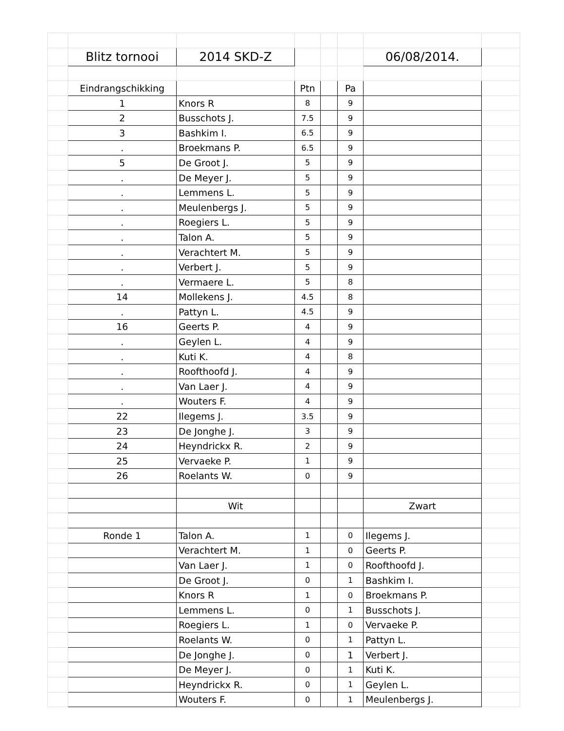| | Blitz tornooi | 2014 SKD-Z | | | | 06/08/2014. | |
| | Eindrangschikking | | Ptn | | Pa | | |
| | 1 | Knors R | 8 | | 9 | | |
| | 2 | Busschots J. | 7.5 | | 9 | | |
| | 3 | Bashkim I. | 6.5 | | 9 | | |
| | . | Broekmans P. | 6.5 | | 9 | | |
| | 5 | De Groot J. | 5 | | 9 | | |
| | . | De Meyer J. | 5 | | 9 | | |
| | . | Lemmens L. | 5 | | 9 | | |
| | . | Meulenbergs J. | 5 | | 9 | | |
| | . | Roegiers L. | 5 | | 9 | | |
| | . | Talon A. | 5 | | 9 | | |
| | . | Verachtert M. | 5 | | 9 | | |
| | . | Verbert J. | 5 | | 9 | | |
| | . | Vermaere L. | 5 | | 8 | | |
| | 14 | Mollekens J. | 4.5 | | 8 | | |
| | . | Pattyn L. | 4.5 | | 9 | | |
| | 16 | Geerts P. | 4 | | 9 | | |
| | . | Geylen L. | 4 | | 9 | | |
| | . | Kuti K. | 4 | | 8 | | |
| | . | Roofthoofd J. | 4 | | 9 | | |
| | . | Van Laer J. | 4 | | 9 | | |
| | . | Wouters F. | 4 | | 9 | | |
| | 22 | Ilegems J. | 3.5 | | 9 | | |
| | 23 | De Jonghe J. | 3 | | 9 | | |
| | 24 | Heyndrickx R. | 2 | | 9 | | |
| | 25 | Vervaeke P. | 1 | | 9 | | |
| | 26 | Roelants W. | 0 | | 9 | | |
| | | Wit | | | | Zwart | |
| | Ronde 1 | Talon A. | 1 | | 0 | Ilegems J. | |
| | | Verachtert M. | 1 | | 0 | Geerts P. | |
| | | Van Laer J. | 1 | | 0 | Roofthoofd J. | |
| | | De Groot J. | 0 | | 1 | Bashkim I. | |
| | | Knors R | 1 | | 0 | Broekmans P. | |
| | | Lemmens L. | 0 | | 1 | Busschots J. | |
| | | Roegiers L. | 1 | | 0 | Vervaeke P. | |
| | | Roelants W. | 0 | | 1 | Pattyn L. | |
| | | De Jonghe J. | 0 | | 1 | Verbert J. | |
| | | De Meyer J. | 0 | | 1 | Kuti K. | |
| | | Heyndrickx R. | 0 | | 1 | Geylen L. | |
| | | Wouters F. | 0 | | 1 | Meulenbergs J. | |